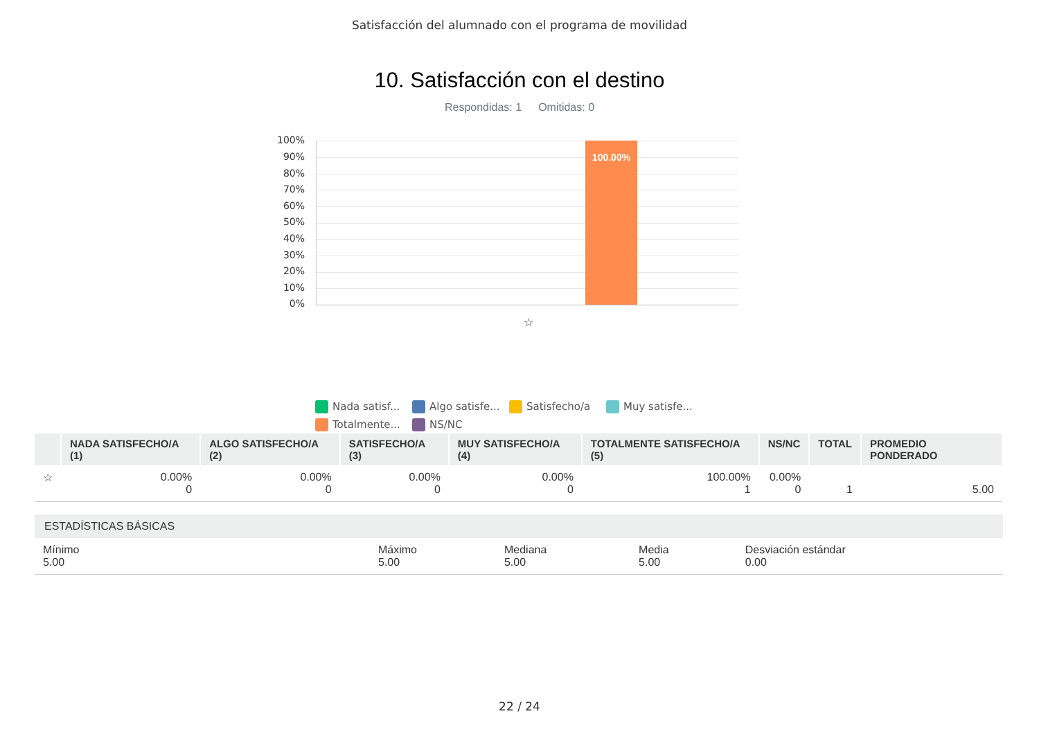Satisfacción del alumnado con el programa de movilidad
10. Satisfacción con el destino
Respondidas: 1 Omitidas: 0
100%
90%
80%
70%
60%
50%
40%
30%
20%
10%
0%
100.00%
☆
Nada satisf... Algo satisfe... Satisfecho/a Muy satisfe... Totalmente... NS/NC
| | NADA SATISFECHO/A (1) | ALGO SATISFECHO/A (2) | SATISFECHO/A (3) | MUY SATISFECHO/A (4) | TOTALMENTE SATISFECHO/A (5) | NS/NC | TOTAL | PROMEDIO PONDERADO |
| --- | --- | --- | --- | --- | --- | --- | --- | --- |
| ☆ | 0.00% 0 | 0.00% 0 | 0.00% 0 | 0.00% 0 | 100.00% 1 | 0.00% 0 | 1 | 5.00 |
| ESTADÍSTICAS BÁSICAS | | | | |
| Mínimo 5.00 | Máximo 5.00 | Mediana 5.00 | Media 5.00 | Desviación estándar 0.00 |
22 / 24